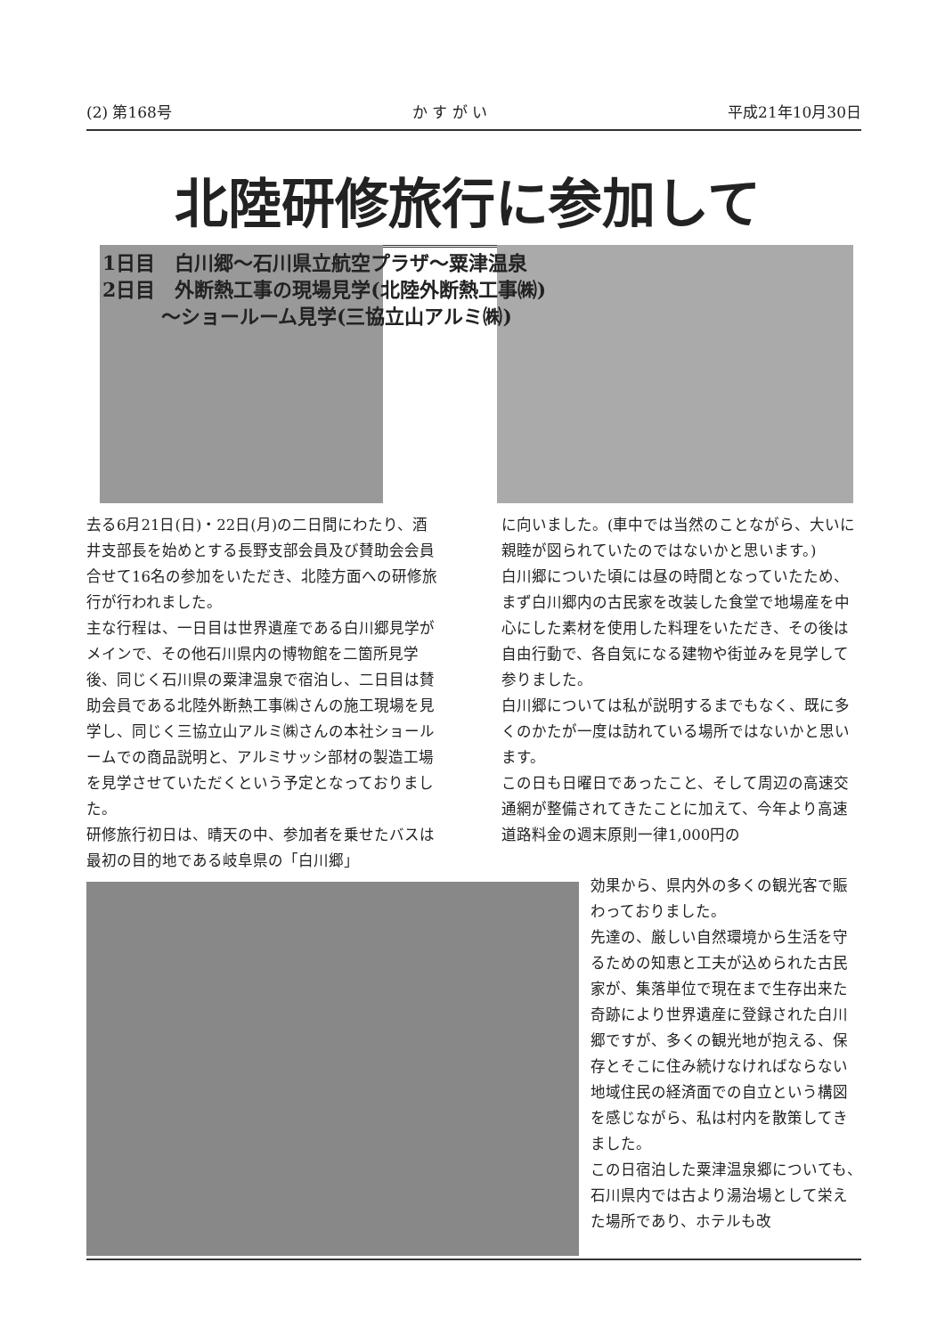(2) 第168号 か す が い 平成21年10月30日
北陸研修旅行に参加して
1日目　白川郷～石川県立航空プラザ～粟津温泉
2日目　外断熱工事の現場見学(北陸外断熱工事㈱)
　　　～ショールーム見学(三協立山アルミ㈱)
去る6月21日(日)・22日(月)の二日間にわたり、酒井支部長を始めとする長野支部会員及び賛助会会員合せて16名の参加をいただき、北陸方面への研修旅行が行われました。
主な行程は、一日目は世界遺産である白川郷見学がメインで、その他石川県内の博物館を二箇所見学後、同じく石川県の粟津温泉で宿泊し、二日目は賛助会員である北陸外断熱工事㈱さんの施工現場を見学し、同じく三協立山アルミ㈱さんの本社ショールームでの商品説明と、アルミサッシ部材の製造工場を見学させていただくという予定となっておりました。
研修旅行初日は、晴天の中、参加者を乗せたバスは最初の目的地である岐阜県の「白川郷」
に向いました。(車中では当然のことながら、大いに親睦が図られていたのではないかと思います。)
白川郷についた頃には昼の時間となっていたため、まず白川郷内の古民家を改装した食堂で地場産を中心にした素材を使用した料理をいただき、その後は自由行動で、各自気になる建物や街並みを見学して参りました。
白川郷については私が説明するまでもなく、既に多くのかたが一度は訪れている場所ではないかと思います。
この日も日曜日であったこと、そして周辺の高速交通網が整備されてきたことに加えて、今年より高速道路料金の週末原則一律1,000円の
効果から、県内外の多くの観光客で賑わっておりました。
先達の、厳しい自然環境から生活を守るための知恵と工夫が込められた古民家が、集落単位で現在まで生存出来た奇跡により世界遺産に登録された白川郷ですが、多くの観光地が抱える、保存とそこに住み続けなければならない地域住民の経済面での自立という構図を感じながら、私は村内を散策してきました。
この日宿泊した粟津温泉郷についても、石川県内では古より湯治場として栄えた場所であり、ホテルも改